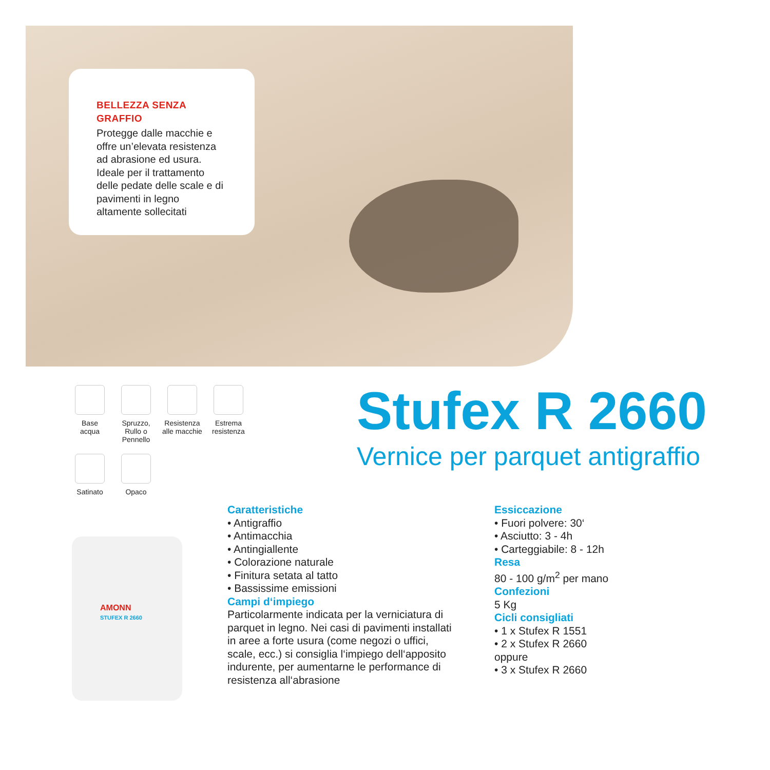BELLEZZA SENZA GRAFFIO
Protegge dalle macchie e offre un’elevata resistenza ad abrasione ed usura. Ideale per il trattamento delle pedate delle scale e di pavimenti in legno altamente sollecitati
Base
acqua
Spruzzo,
Rullo o
Pennello
Resistenza
alle macchie
Estrema
resistenza
Satinato
Opaco
Stufex R 2660
Vernice per parquet antigraffio
AMONN
STUFEX R 2660
Caratteristiche
• Antigraffio
• Antimacchia
• Antingiallente
• Colorazione naturale
• Finitura setata al tatto
• Bassissime emissioni
Campi d‘impiego
Particolarmente indicata per la verniciatura di parquet in legno. Nei casi di pavimenti installati in aree a forte usura (come negozi o uffici, scale, ecc.) si consiglia l‘impiego dell‘apposito indurente, per aumentarne le performance di resistenza all‘abrasione
Essiccazione
• Fuori polvere: 30‘
• Asciutto: 3 - 4h
• Carteggiabile: 8 - 12h
Resa
80 - 100 g/m<sup>2</sup> per mano
Confezioni
5 Kg
Cicli consigliati
• 1 x Stufex R 1551
• 2 x Stufex R 2660
oppure
• 3 x Stufex R 2660